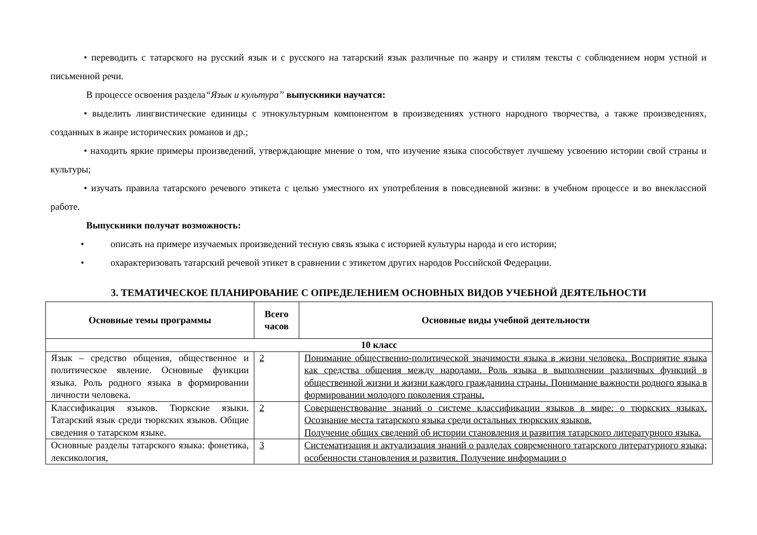• переводить с татарского на русский язык и с русского на татарский язык различные по жанру и стилям тексты с соблюдением норм устной и письменной речи.
В процессе освоения раздела“Язык и культура” выпускники научатся:
• выделить лингвистические единицы с этнокультурным компонентом в произведениях устного народного творчества, а также произведениях, созданных в жанре исторических романов и др.;
• находить яркие примеры произведений, утверждающие мнение о том, что изучение языка способствует лучшему усвоению истории свой страны и культуры;
• изучать правила татарского речевого этикета с целью уместного их употребления в повседневной жизни: в учебном процессе и во внеклассной работе.
Выпускники получат возможность:
• описать на примере изучаемых произведений тесную связь языка с историей культуры народа и его истории;
• охарактеризовать татарский речевой этикет в сравнении с этикетом других народов Российской Федерации.
3. ТЕМАТИЧЕСКОЕ ПЛАНИРОВАНИЕ С ОПРЕДЕЛЕНИЕМ ОСНОВНЫХ ВИДОВ УЧЕБНОЙ ДЕЯТЕЛЬНОСТИ
| Основные темы программы | Всего часов | Основные виды учебной деятельности |
| --- | --- | --- |
| 10 класс | | |
| Язык – средство общения, общественное и политическое явление. Основные функции языка. Роль родного языка в формировании личности человека. | 2 | Понимание общественно-политической значимости языка в жизни человека. Восприятие языка как средства общения между народами. Роль языка в выполнении различных функций в общественной жизни и жизни каждого гражданина страны. Понимание важности родного языка в формировании молодого поколения страны. |
| Классификация языков. Тюркские языки. Татарский язык среди тюркских языков. Общие сведения о татарском языке. | 2 | Совершенствование знаний о системе классификации языков в мире: о тюркских языках. Осознание места татарского языка среди остальных тюркских языков. Получение общих сведений об истории становления и развития татарского литературного языка. |
| Основные разделы татарского языка: фонетика, лексикология, | 3 | Систематизация и актуализация знаний о разделах современного татарского литературного языка; особенности становления и развития. Получение информации о |